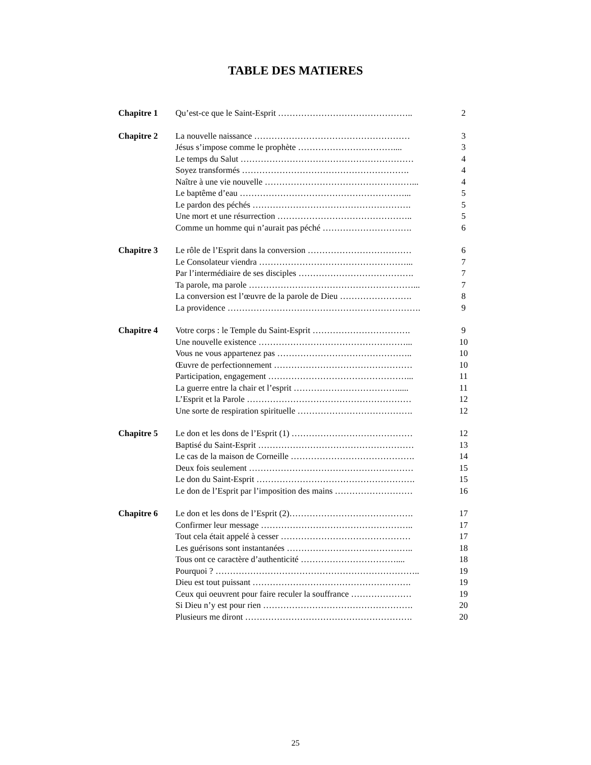TABLE DES MATIERES
| Chapitre 1 | Qu’est-ce que le Saint-Esprit ……………………………………….. | 2 |
| Chapitre 2 | La nouvelle naissance ……………………………………………… | 3 |
| | Jésus s’impose comme le prophète …………………………….... | 3 |
| | Le temps du Salut …………………………………………………… | 4 |
| | Soyez transformés …………………………………………………. | 4 |
| | Naître à une vie nouvelle ……………………………………………... | 4 |
| | Le baptême d’eau …………………………………………………... | 5 |
| | Le pardon des péchés ………………………………………………. | 5 |
| | Une mort et une résurrection ……………………………………….. | 5 |
| | Comme un homme qui n’aurait pas péché …………………………. | 6 |
| Chapitre 3 | Le rôle de l’Esprit dans la conversion ……………………………… | 6 |
| | Le Consolateur viendra ……………………………………………... | 7 |
| | Par l’intermédiaire de ses disciples …………………………………. | 7 |
| | Ta parole, ma parole …………………………………………………... | 7 |
| | La conversion est l’œuvre de la parole de Dieu ……………………. | 8 |
| | La providence …………………………………………………………. | 9 |
| Chapitre 4 | Votre corps : le Temple du Saint-Esprit ……………………………. | 9 |
| | Une nouvelle existence ……………………………………………... | 10 |
| | Vous ne vous appartenez pas ……………………………………….. | 10 |
| | Œuvre de perfectionnement ………………………………………… | 10 |
| | Participation, engagement …………………………………………... | 11 |
| | La guerre entre la chair et l’esprit ………………………………..... | 11 |
| | L’Esprit et la Parole ………………………………………………… | 12 |
| | Une sorte de respiration spirituelle …………………………………. | 12 |
| Chapitre 5 | Le don et les dons de l’Esprit (1) …………………………………… | 12 |
| | Baptisé du Saint-Esprit ……………………………………………… | 13 |
| | Le cas de la maison de Corneille ……………………………………. | 14 |
| | Deux fois seulement ………………………………………………… | 15 |
| | Le don du Saint-Esprit ………………………………………………. | 15 |
| | Le don de l’Esprit par l’imposition des mains ……………………… | 16 |
| Chapitre 6 | Le don et les dons de l’Esprit (2)……………………………………. | 17 |
| | Confirmer leur message …………………………………………….. | 17 |
| | Tout cela était appelé à cesser ……………………………………… | 17 |
| | Les guérisons sont instantanées …………………………………….. | 18 |
| | Tous ont ce caractère d’authenticité …………………………….... | 18 |
| | Pourquoi ? …………………………………………………………….. | 19 |
| | Dieu est tout puissant ………………………………………………. | 19 |
| | Ceux qui oeuvrent pour faire reculer la souffrance ………………… | 19 |
| | Si Dieu n’y est pour rien ……………………………………………. | 20 |
| | Plusieurs me diront …………………………………………………. | 20 |
25